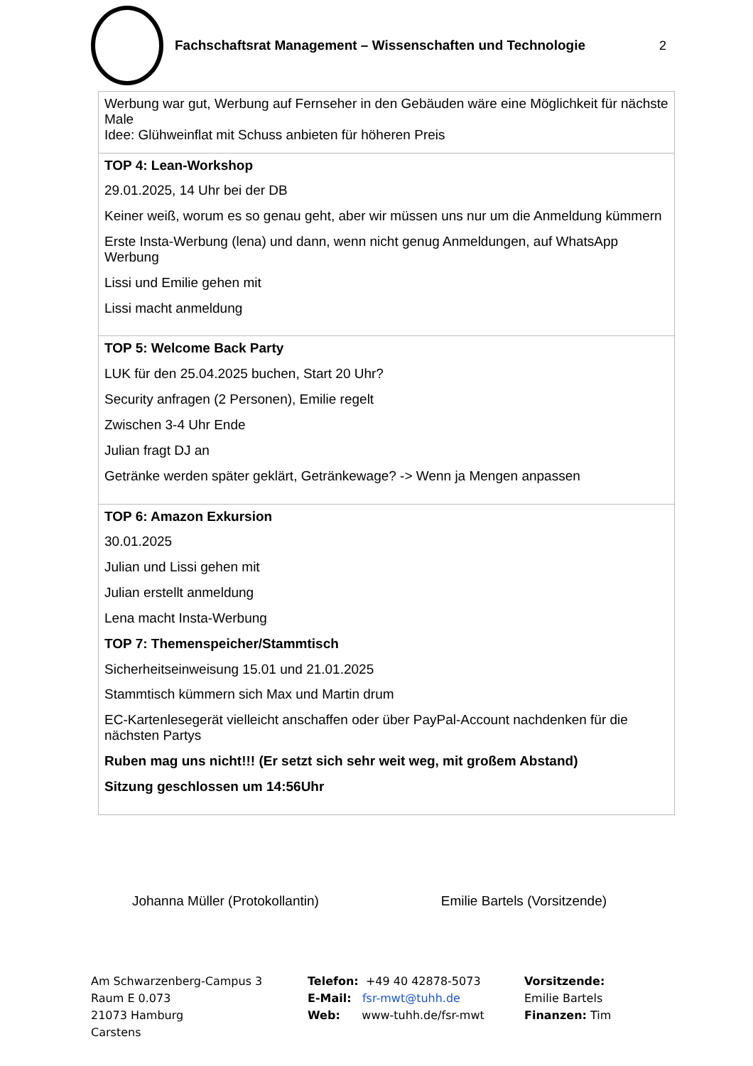Fachschaftsrat Management – Wissenschaften und Technologie
2
| Werbung war gut, Werbung auf Fernseher in den Gebäuden wäre eine Möglichkeit für nächste Male Idee: Glühweinflat mit Schuss anbieten für höheren Preis |
| TOP 4: Lean-Workshop 29.01.2025, 14 Uhr bei der DB Keiner weiß, worum es so genau geht, aber wir müssen uns nur um die Anmeldung kümmern Erste Insta-Werbung (lena) und dann, wenn nicht genug Anmeldungen, auf WhatsApp Werbung Lissi und Emilie gehen mit Lissi macht anmeldung |
| TOP 5: Welcome Back Party LUK für den 25.04.2025 buchen, Start 20 Uhr? Security anfragen (2 Personen), Emilie regelt Zwischen 3-4 Uhr Ende Julian fragt DJ an Getränke werden später geklärt, Getränkewage? -> Wenn ja Mengen anpassen |
| TOP 6: Amazon Exkursion 30.01.2025 Julian und Lissi gehen mit Julian erstellt anmeldung Lena macht Insta-Werbung TOP 7: Themenspeicher/Stammtisch Sicherheitseinweisung 15.01 und 21.01.2025 Stammtisch kümmern sich Max und Martin drum EC-Kartenlesegerät vielleicht anschaffen oder über PayPal-Account nachdenken für die nächsten Partys Ruben mag uns nicht!!! (Er setzt sich sehr weit weg, mit großem Abstand) Sitzung geschlossen um 14:56Uhr |
Johanna Müller (Protokollantin) Emilie Bartels (Vorsitzende)
Am Schwarzenberg-Campus 3
Raum E 0.073
21073 Hamburg
Carstens
Telefon: +49 40 42878-5073
E-Mail: fsr-mwt@tuhh.de
Web: www-tuhh.de/fsr-mwt
Vorsitzende:
Emilie Bartels
Finanzen: Tim